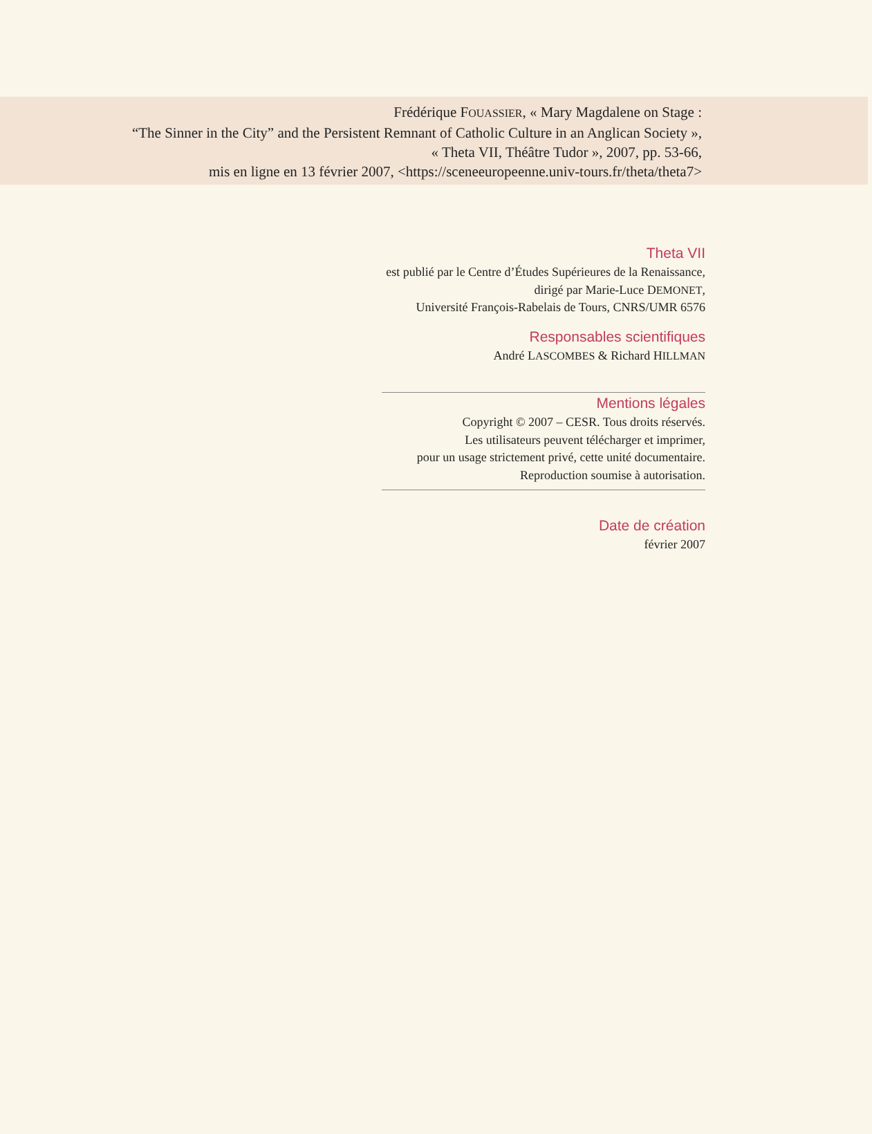Frédérique FOUASSIER, « Mary Magdalene on Stage :
“The Sinner in the City” and the Persistent Remnant of Catholic Culture in an Anglican Society »,
« Theta VII, Théâtre Tudor », 2007, pp. 53-66,
mis en ligne en 13 février 2007, <https://sceneeuropeenne.univ-tours.fr/theta/theta7>
Theta VII
est publié par le Centre d’Études Supérieures de la Renaissance,
dirigé par Marie-Luce DEMONET,
Université François-Rabelais de Tours, CNRS/UMR 6576
Responsables scientifiques
André LASCOMBES & Richard HILLMAN
Mentions légales
Copyright © 2007 – CESR. Tous droits réservés.
Les utilisateurs peuvent télécharger et imprimer,
pour un usage strictement privé, cette unité documentaire.
Reproduction soumise à autorisation.
Date de création
février 2007